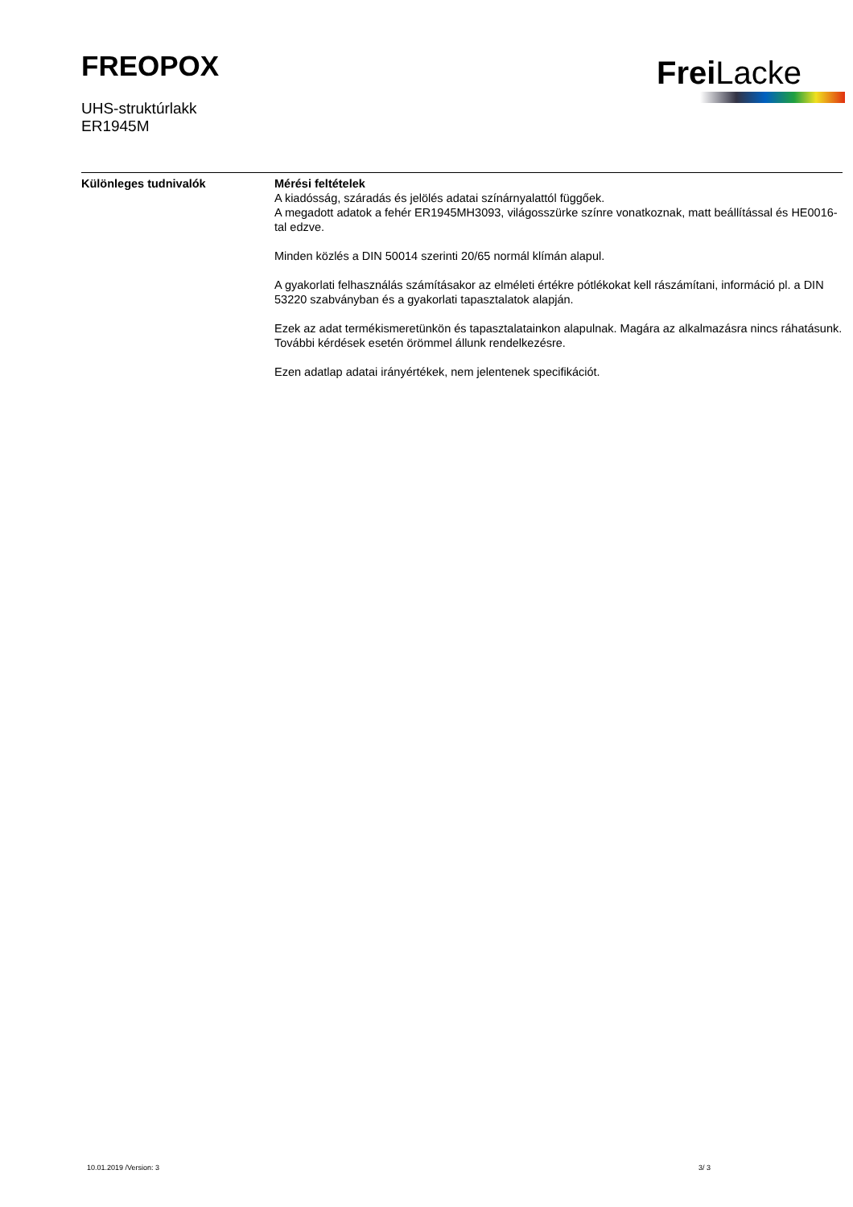FREOPOX
UHS-struktúrlakk
ER1945M
Frei Lacke
Különleges tudnivalók Mérési feltételek
A kiadósság, száradás és jelölés adatai színárnyalattól függőek.
A megadott adatok a fehér ER1945MH3093, világosszürke színre vonatkoznak, matt beállítással és HE0016-tal edzve.
Minden közlés a DIN 50014 szerinti 20/65 normál klímán alapul.
A gyakorlati felhasználás számításakor az elméleti értékre pótlékokat kell rászámítani, információ pl. a DIN 53220 szabványban és a gyakorlati tapasztalatok alapján.
Ezek az adat termékismeretünkön és tapasztalatainkon alapulnak. Magára az alkalmazásra nincs ráhatásunk. További kérdések esetén örömmel állunk rendelkezésre.
Ezen adatlap adatai irányértékek, nem jelentenek specifikációt.
10.01.2019 /Version: 3 3/ 3